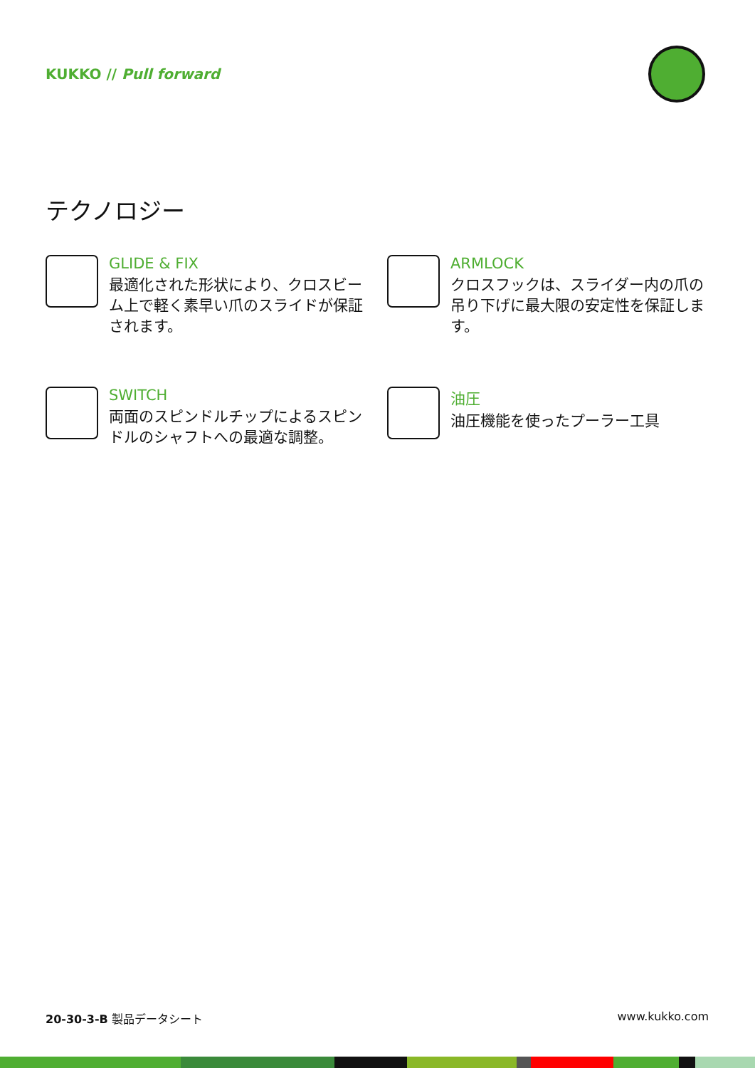KUKKO // Pull forward
テクノロジー
GLIDE & FIX
最適化された形状により、クロスビーム上で軽く素早い爪のスライドが保証されます。
ARMLOCK
クロスフックは、スライダー内の爪の吊り下げに最大限の安定性を保証します。
SWITCH
両面のスピンドルチップによるスピンドルのシャフトへの最適な調整。
油圧
油圧機能を使ったプーラー工具
20-30-3-B 製品データシート www.kukko.com